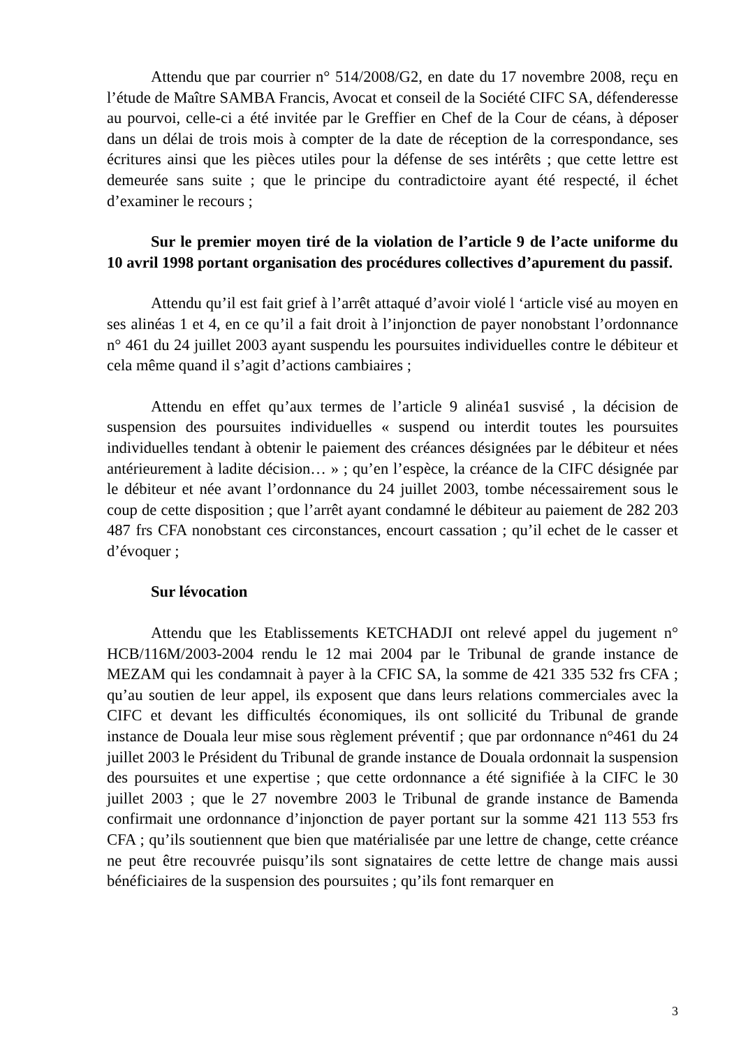Attendu que par courrier n° 514/2008/G2, en date du 17 novembre 2008, reçu en l’étude de Maître SAMBA Francis, Avocat et conseil de la Société CIFC SA, défenderesse au pourvoi, celle-ci a été invitée par le Greffier en Chef de la Cour de céans, à déposer dans un délai de trois mois à compter de la date de réception de la correspondance, ses écritures ainsi que les pièces utiles pour la défense de ses intérêts ; que cette lettre est demeurée sans suite ; que le principe du contradictoire ayant été respecté, il échet d’examiner le recours ;
Sur le premier moyen tiré de la violation de l’article 9 de l’acte uniforme du 10 avril 1998 portant organisation des procédures collectives d’apurement du passif.
Attendu qu’il est fait grief à l’arrêt attaqué d’avoir violé l ‘article visé au moyen en ses alinéas 1 et 4, en ce qu’il a fait droit à l’injonction de payer nonobstant l’ordonnance n° 461 du 24 juillet 2003 ayant suspendu les poursuites individuelles contre le débiteur et cela même quand il s’agit d’actions cambiaires ;
Attendu en effet qu’aux termes de l’article 9 alinéa1 susvisé , la décision de suspension des poursuites individuelles « suspend ou interdit toutes les poursuites individuelles tendant à obtenir le paiement des créances désignées par le débiteur et nées antérieurement à ladite décision… » ; qu’en l’espèce, la créance de la CIFC désignée par le débiteur et née avant l’ordonnance du 24 juillet 2003, tombe nécessairement sous le coup de cette disposition ; que l’arrêt ayant condamné le débiteur au paiement de 282 203 487 frs CFA nonobstant ces circonstances, encourt cassation ; qu’il echet de le casser et d’évoquer ;
Sur lévocation
Attendu que les Etablissements KETCHADJI ont relevé appel du jugement n° HCB/116M/2003-2004 rendu le 12 mai 2004 par le Tribunal de grande instance de MEZAM qui les condamnait à payer à la CFIC SA, la somme de 421 335 532 frs CFA ; qu’au soutien de leur appel, ils exposent que dans leurs relations commerciales avec la CIFC et devant les difficultés économiques, ils ont sollicité du Tribunal de grande instance de Douala leur mise sous règlement préventif ; que par ordonnance n°461 du 24 juillet 2003 le Président du Tribunal de grande instance de Douala ordonnait la suspension des poursuites et une expertise ; que cette ordonnance a été signifiée à la CIFC le 30 juillet 2003 ; que le 27 novembre 2003 le Tribunal de grande instance de Bamenda confirmait une ordonnance d’injonction de payer portant sur la somme 421 113 553 frs CFA ; qu’ils soutiennent que bien que matérialisée par une lettre de change, cette créance ne peut être recouvrée puisqu’ils sont signataires de cette lettre de change mais aussi bénéficiaires de la suspension des poursuites ; qu’ils font remarquer en
3